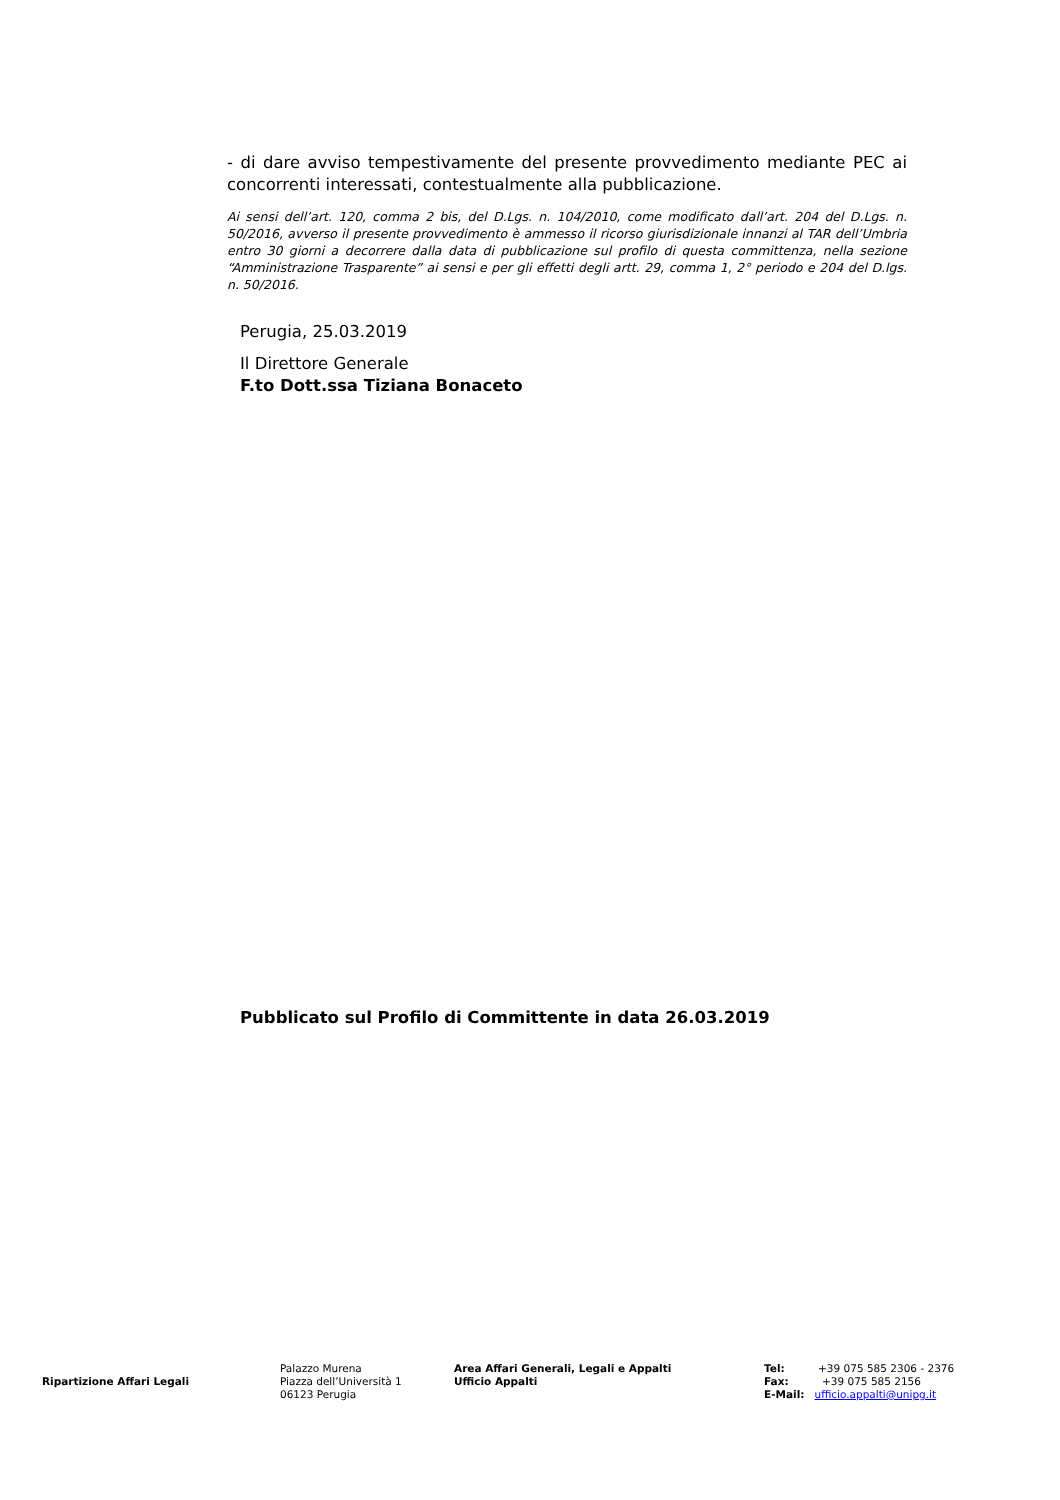- di dare avviso tempestivamente del presente provvedimento mediante PEC ai concorrenti interessati, contestualmente alla pubblicazione.
Ai sensi dell’art. 120, comma 2 bis, del D.Lgs. n. 104/2010, come modificato dall’art. 204 del D.Lgs. n. 50/2016, avverso il presente provvedimento è ammesso il ricorso giurisdizionale innanzi al TAR dell’Umbria entro 30 giorni a decorrere dalla data di pubblicazione sul profilo di questa committenza, nella sezione “Amministrazione Trasparente” ai sensi e per gli effetti degli artt. 29, comma 1, 2° periodo e 204 del D.lgs. n. 50/2016.
Perugia, 25.03.2019
Il Direttore Generale
F.to Dott.ssa Tiziana Bonaceto
Pubblicato sul Profilo di Committente in data 26.03.2019
Ripartizione Affari Legali
Palazzo Murena
Piazza dell’Università 1
06123 Perugia
Area Affari Generali, Legali e Appalti
Ufficio Appalti
Tel: +39 075 585 2306 - 2376
Fax: +39 075 585 2156
E-Mail: ufficio.appalti@unipg.it